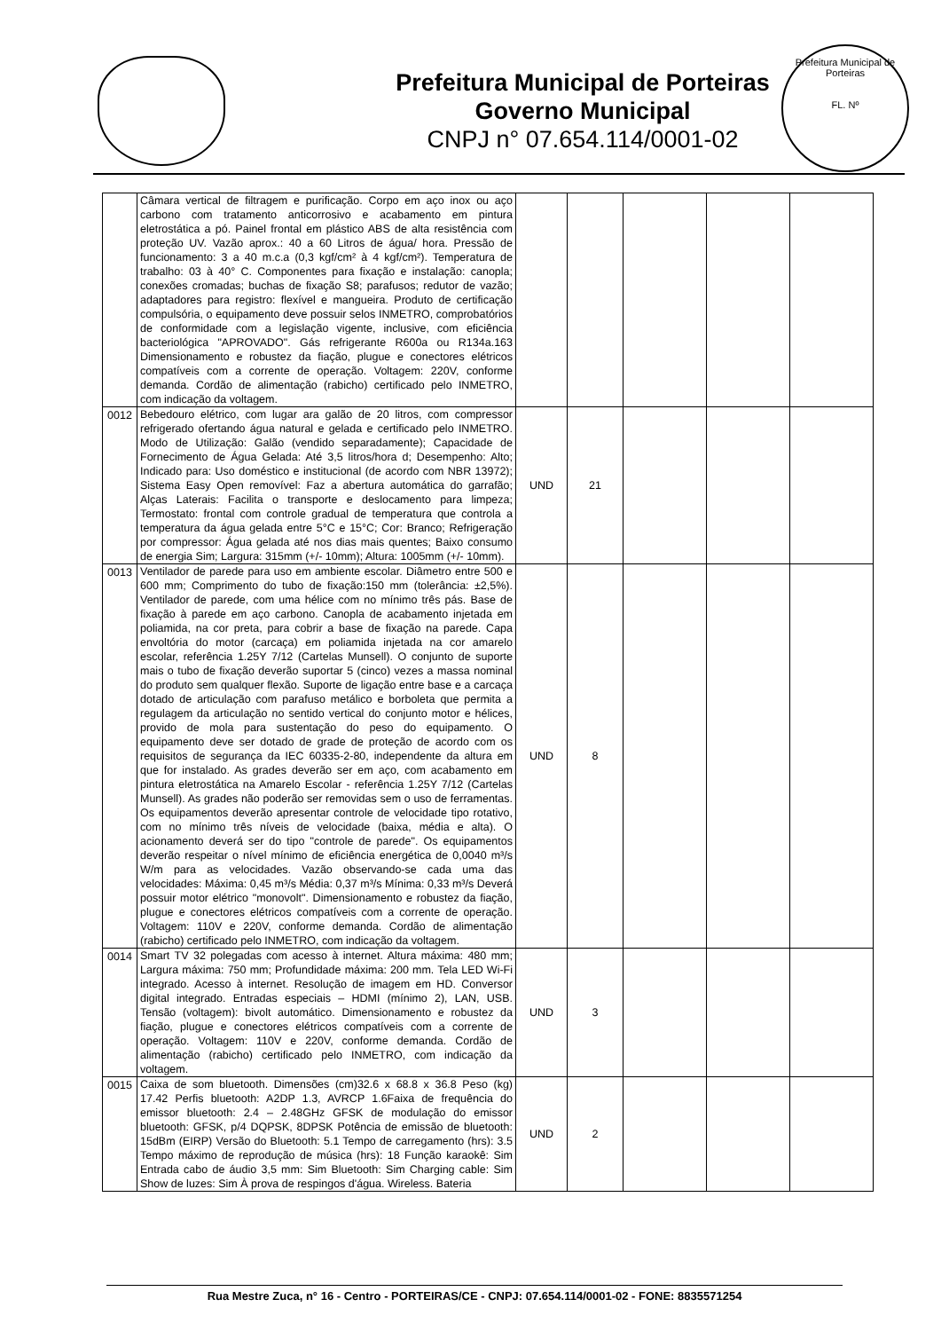Prefeitura Municipal de Porteiras
Governo Municipal
CNPJ n° 07.654.114/0001-02
Prefeitura Municipal de Porteiras
FL. Nº
| | Câmara vertical de filtragem e purificação. Corpo em aço inox ou aço carbono com tratamento anticorrosivo e acabamento em pintura eletrostática a pó. Painel frontal em plástico ABS de alta resistência com proteção UV. Vazão aprox.: 40 a 60 Litros de água/ hora. Pressão de funcionamento: 3 a 40 m.c.a (0,3 kgf/cm² à 4 kgf/cm²). Temperatura de trabalho: 03 à 40° C. Componentes para fixação e instalação: canopla; conexões cromadas; buchas de fixação S8; parafusos; redutor de vazão; adaptadores para registro: flexível e mangueira. Produto de certificação compulsória, o equipamento deve possuir selos INMETRO, comprobatórios de conformidade com a legislação vigente, inclusive, com eficiência bacteriológica "APROVADO". Gás refrigerante R600a ou R134a.163 Dimensionamento e robustez da fiação, plugue e conectores elétricos compatíveis com a corrente de operação. Voltagem: 220V, conforme demanda. Cordão de alimentação (rabicho) certificado pelo INMETRO, com indicação da voltagem. | | | | | |
| 0012 | Bebedouro elétrico, com lugar ara galão de 20 litros, com compressor refrigerado ofertando água natural e gelada e certificado pelo INMETRO. Modo de Utilização: Galão (vendido separadamente); Capacidade de Fornecimento de Água Gelada: Até 3,5 litros/hora d; Desempenho: Alto; Indicado para: Uso doméstico e institucional (de acordo com NBR 13972); Sistema Easy Open removível: Faz a abertura automática do garrafão; Alças Laterais: Facilita o transporte e deslocamento para limpeza; Termostato: frontal com controle gradual de temperatura que controla a temperatura da água gelada entre 5°C e 15°C; Cor: Branco; Refrigeração por compressor: Água gelada até nos dias mais quentes; Baixo consumo de energia Sim; Largura: 315mm (+/- 10mm); Altura: 1005mm (+/- 10mm). | UND | 21 | | | |
| 0013 | Ventilador de parede para uso em ambiente escolar. Diâmetro entre 500 e 600 mm; Comprimento do tubo de fixação:150 mm (tolerância: ±2,5%). Ventilador de parede, com uma hélice com no mínimo três pás. Base de fixação à parede em aço carbono. Canopla de acabamento injetada em poliamida, na cor preta, para cobrir a base de fixação na parede. Capa envoltória do motor (carcaça) em poliamida injetada na cor amarelo escolar, referência 1.25Y 7/12 (Cartelas Munsell). O conjunto de suporte mais o tubo de fixação deverão suportar 5 (cinco) vezes a massa nominal do produto sem qualquer flexão. Suporte de ligação entre base e a carcaça dotado de articulação com parafuso metálico e borboleta que permita a regulagem da articulação no sentido vertical do conjunto motor e hélices, provido de mola para sustentação do peso do equipamento. O equipamento deve ser dotado de grade de proteção de acordo com os requisitos de segurança da IEC 60335-2-80, independente da altura em que for instalado. As grades deverão ser em aço, com acabamento em pintura eletrostática na Amarelo Escolar - referência 1.25Y 7/12 (Cartelas Munsell). As grades não poderão ser removidas sem o uso de ferramentas. Os equipamentos deverão apresentar controle de velocidade tipo rotativo, com no mínimo três níveis de velocidade (baixa, média e alta). O acionamento deverá ser do tipo "controle de parede". Os equipamentos deverão respeitar o nível mínimo de eficiência energética de 0,0040 m³/s W/m para as velocidades. Vazão observando-se cada uma das velocidades: Máxima: 0,45 m³/s Média: 0,37 m³/s Mínima: 0,33 m³/s Deverá possuir motor elétrico "monovolt". Dimensionamento e robustez da fiação, plugue e conectores elétricos compatíveis com a corrente de operação. Voltagem: 110V e 220V, conforme demanda. Cordão de alimentação (rabicho) certificado pelo INMETRO, com indicação da voltagem. | UND | 8 | | | |
| 0014 | Smart TV 32 polegadas com acesso à internet. Altura máxima: 480 mm; Largura máxima: 750 mm; Profundidade máxima: 200 mm. Tela LED Wi-Fi integrado. Acesso à internet. Resolução de imagem em HD. Conversor digital integrado. Entradas especiais – HDMI (mínimo 2), LAN, USB. Tensão (voltagem): bivolt automático. Dimensionamento e robustez da fiação, plugue e conectores elétricos compatíveis com a corrente de operação. Voltagem: 110V e 220V, conforme demanda. Cordão de alimentação (rabicho) certificado pelo INMETRO, com indicação da voltagem. | UND | 3 | | | |
| 0015 | Caixa de som bluetooth. Dimensões (cm)32.6 x 68.8 x 36.8 Peso (kg) 17.42 Perfis bluetooth: A2DP 1.3, AVRCP 1.6Faixa de frequência do emissor bluetooth: 2.4 – 2.48GHz GFSK de modulação do emissor bluetooth: GFSK, p/4 DQPSK, 8DPSK Potência de emissão de bluetooth: 15dBm (EIRP) Versão do Bluetooth: 5.1 Tempo de carregamento (hrs): 3.5 Tempo máximo de reprodução de música (hrs): 18 Função karaokê: Sim Entrada cabo de áudio 3,5 mm: Sim Bluetooth: Sim Charging cable: Sim Show de luzes: Sim À prova de respingos d'água. Wireless. Bateria | UND | 2 | | | |
Rua Mestre Zuca, n° 16 - Centro - PORTEIRAS/CE - CNPJ: 07.654.114/0001-02 - FONE: 8835571254